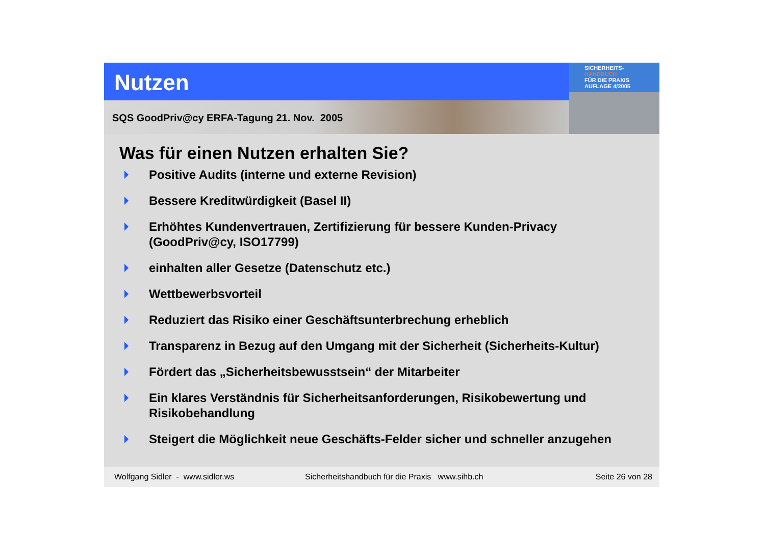Nutzen
SQS GoodPriv@cy ERFA-Tagung 21. Nov. 2005
SICHERHEITS-
HANDBUCH
FÜR DIE PRAXIS
AUFLAGE 4/2005
Was für einen Nutzen erhalten Sie?
Positive Audits (interne und externe Revision)
Bessere Kreditwürdigkeit (Basel II)
Erhöhtes Kundenvertrauen, Zertifizierung für bessere Kunden-Privacy (GoodPriv@cy, ISO17799)
einhalten aller Gesetze (Datenschutz etc.)
Wettbewerbsvorteil
Reduziert das Risiko einer Geschäftsunterbrechung erheblich
Transparenz in Bezug auf den Umgang mit der Sicherheit (Sicherheits-Kultur)
Fördert das „Sicherheitsbewusstsein“ der Mitarbeiter
Ein klares Verständnis für Sicherheitsanforderungen, Risikobewertung und Risikobehandlung
Steigert die Möglichkeit neue Geschäfts-Felder sicher und schneller anzugehen
Wolfgang Sidler - www.sidler.ws Sicherheitshandbuch für die Praxis www.sihb.ch Seite 26 von 28